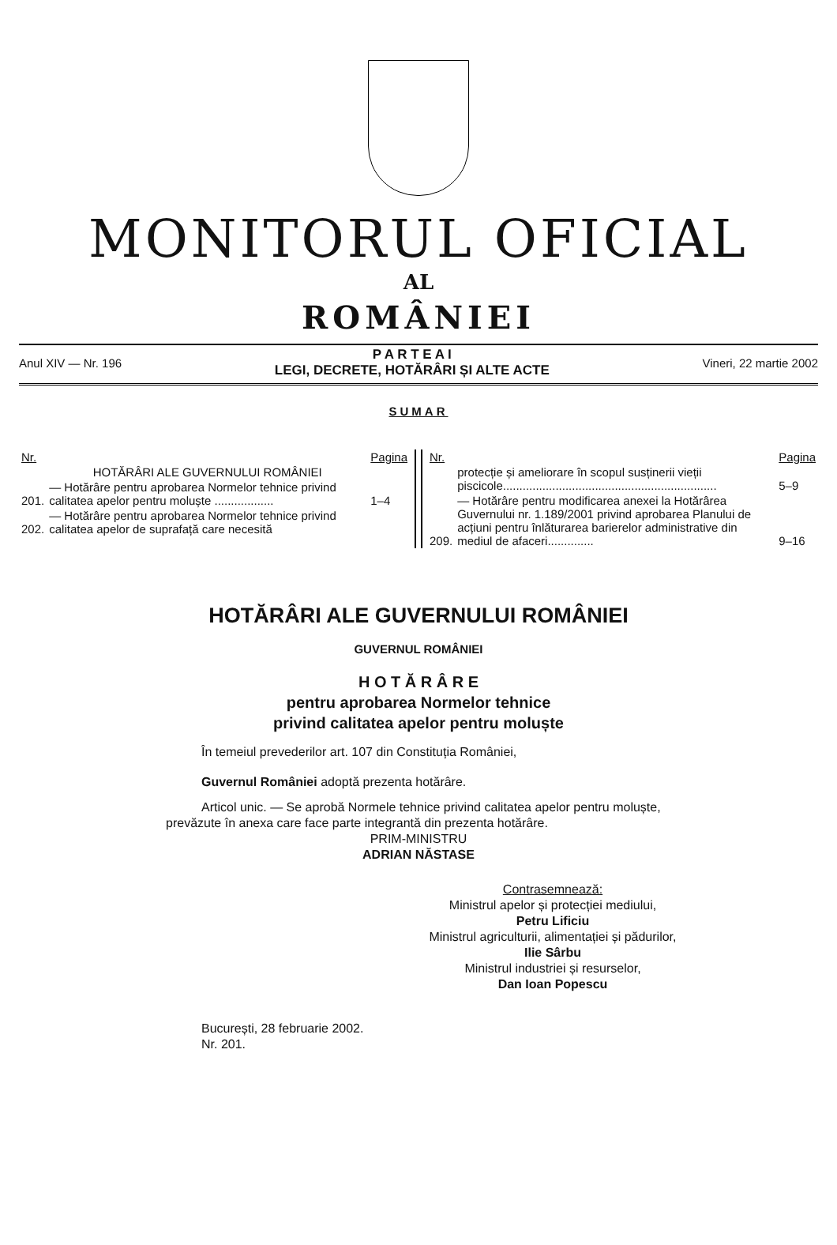MONITORUL OFICIAL
AL
ROMÂNIEI
Anul XIV — Nr. 196
P A R T E A I
LEGI, DECRETE, HOTĂRÂRI ȘI ALTE ACTE
Vineri, 22 martie 2002
SUMAR
| Nr. | | Pagina |
| --- | --- | --- |
| | HOTĂRÂRI ALE GUVERNULUI ROMÂNIEI | |
| 201. | — Hotărâre pentru aprobarea Normelor tehnice privind calitatea apelor pentru moluște .................. | 1–4 |
| 202. | — Hotărâre pentru aprobarea Normelor tehnice privind calitatea apelor de suprafață care necesită | |
| Nr. | | Pagina |
| --- | --- | --- |
| | protecție și ameliorare în scopul susținerii vieții piscicole................................................................. | 5–9 |
| 209. | — Hotărâre pentru modificarea anexei la Hotărârea Guvernului nr. 1.189/2001 privind aprobarea Planului de acțiuni pentru înlăturarea barierelor administrative din mediul de afaceri.............. | 9–16 |
HOTĂRÂRI ALE GUVERNULUI ROMÂNIEI
GUVERNUL ROMÂNIEI
H O T Ă R Â R E
pentru aprobarea Normelor tehnice
privind calitatea apelor pentru moluște
În temeiul prevederilor art. 107 din Constituția României,
Guvernul României adoptă prezenta hotărâre.
Articol unic. — Se aprobă Normele tehnice privind calitatea apelor pentru moluște, prevăzute în anexa care face parte integrantă din prezenta hotărâre.
PRIM-MINISTRU
ADRIAN NĂSTASE
Contrasemnează:
Ministrul apelor și protecției mediului,
Petru Lificiu
Ministrul agriculturii, alimentației și pădurilor,
Ilie Sârbu
Ministrul industriei și resurselor,
Dan Ioan Popescu
București, 28 februarie 2002.
Nr. 201.